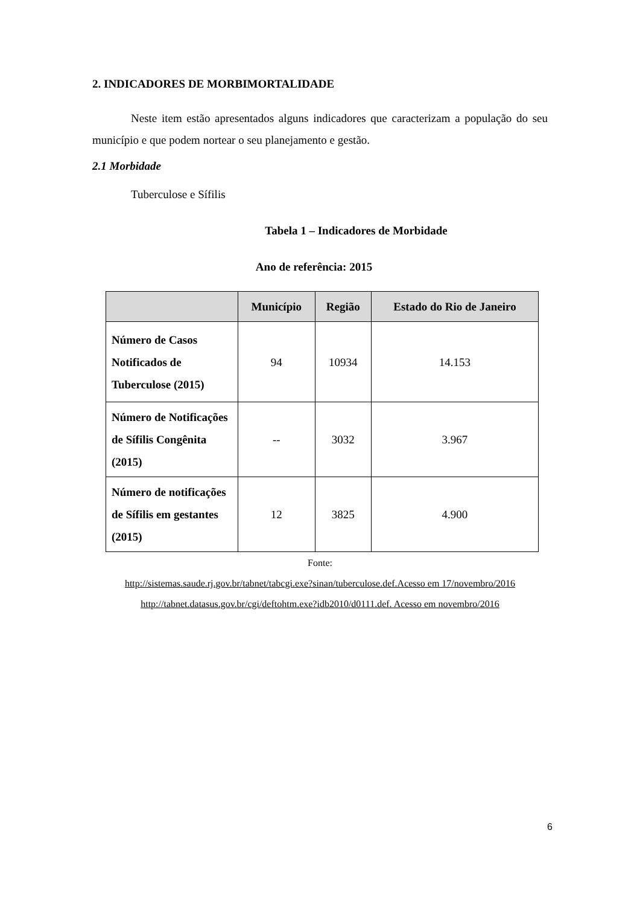2. INDICADORES DE MORBIMORTALIDADE
Neste item estão apresentados alguns indicadores que caracterizam a população do seu município e que podem nortear o seu planejamento e gestão.
2.1 Morbidade
Tuberculose e Sífilis
Tabela 1 – Indicadores de Morbidade
Ano de referência: 2015
| | Município | Região | Estado do Rio de Janeiro |
| --- | --- | --- | --- |
| Número de Casos Notificados de Tuberculose (2015) | 94 | 10934 | 14.153 |
| Número de Notificações de Sífilis Congênita (2015) | -- | 3032 | 3.967 |
| Número de notificações de Sífilis em gestantes (2015) | 12 | 3825 | 4.900 |
Fonte:
http://sistemas.saude.rj.gov.br/tabnet/tabcgi.exe?sinan/tuberculose.def.Acesso em 17/novembro/2016
http://tabnet.datasus.gov.br/cgi/deftohtm.exe?idb2010/d0111.def. Acesso em novembro/2016
6